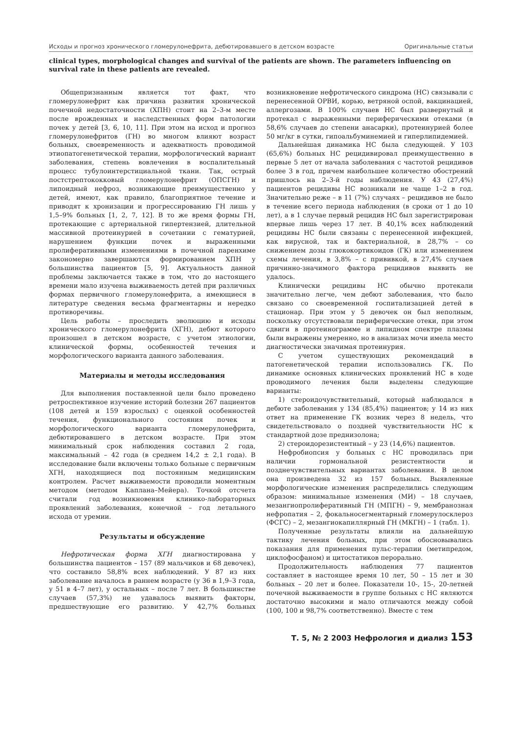Исходы и прогноз хронического гломерулонефрита, дебютировавшего в детском возрасте Оригинальные статьи
clinical types, morphological changes and survival of the patients are shown. The parameters influencing on survival rate in these patients are revealed.
Общепризнанным является тот факт, что гломерулонефрит как причина развития хронической почечной недостаточности (ХПН) стоит на 2–3-м месте после врожденных и наследственных форм патологии почек у детей [3, 6, 10, 11]. При этом на исход и прогноз гломерулонефритов (ГН) во многом влияют возраст больных, своевременность и адекватность проводимой этиопатогенетической терапии, морфологический вариант заболевания, степень вовлечения в воспалительный процесс тубулоинтерстициальной ткани. Так, острый постстрептококковый гломерулонефрит (ОПСГН) и липоидный нефроз, возникающие преимущественно у детей, имеют, как правило, благоприятное течение и приводят к хронизации и прогрессированию ГН лишь у 1,5–9% больных [1, 2, 7, 12]. В то же время формы ГН, протекающие с артериальной гипертензией, длительной массивной протеинурией в сочетании с гематурией, нарушением функции почек и выраженными пролиферативными изменениями в почечной паренхиме закономерно завершаются формированием ХПН у большинства пациентов [5, 9]. Актуальность данной проблемы заключается также в том, что до настоящего времени мало изучена выживаемость детей при различных формах первичного гломерулонефрита, а имеющиеся в литературе сведения весьма фрагментарны и нередко противоречивы.
Цель работы – проследить эволюцию и исходы хронического гломерулонефрита (ХГН), дебют которого произошел в детском возрасте, с учетом этиологии, клинической формы, особенностей течения и морфологического варианта данного заболевания.
Материалы и методы исследования
Для выполнения поставленной цели было проведено ретроспективное изучение историй болезни 267 пациентов (108 детей и 159 взрослых) с оценкой особенностей течения, функционального состояния почек и морфологического варианта гломерулонефрита, дебютировавшего в детском возрасте. При этом минимальный срок наблюдения составил 2 года, максимальный – 42 года (в среднем 14,2 ± 2,1 года). В исследование были включены только больные с первичным ХГН, находящиеся под постоянным медицинским контролем. Расчет выживаемости проводили моментным методом (методом Каплана–Мейера). Точкой отсчета считали год возникновения клинико-лабораторных проявлений заболевания, конечной – год летального исхода от уремии.
Результаты и обсуждение
Нефротическая форма ХГН диагностирована у большинства пациентов – 157 (89 мальчиков и 68 девочек), что составило 58,8% всех наблюдений. У 87 из них заболевание началось в раннем возрасте (у 36 в 1,9–3 года, у 51 в 4–7 лет), у остальных – после 7 лет. В большинстве случаев (57,3%) не удавалось выявить факторы, предшествующие его развитию. У 42,7% больных возникновение нефротического синдрома (НС) связывали с перенесенной ОРВИ, корью, ветряной оспой, вакцинацией, аллергозами. В 100% случаев НС был развернутый и протекал с выраженными периферическими отеками (в 58,6% случаев до степени анасарки), протеинурией более 50 мг/кг в сутки, гипоальбуминемией и гиперлипидемией.
Дальнейшая динамика НС была следующей. У 103 (65,6%) больных НС рецидивировал преимущественно в первые 5 лет от начала заболевания с частотой рецидивов более 3 в год, причем наибольшее количество обострений пришлось на 2–3-й годы наблюдения. У 43 (27,4%) пациентов рецидивы НС возникали не чаще 1–2 в год. Значительно реже – в 11 (7%) случаях – рецидивов не было в течение всего периода наблюдения (в сроки от 1 до 10 лет), а в 1 случае первый рецидив НС был зарегистрирован впервые лишь через 17 лет. В 40,1% всех наблюдений рецидивы НС были связаны с перенесенной инфекцией, как вирусной, так и бактериальной, в 28,7% – со снижением дозы глюкокортикоидов (ГК) или изменением схемы лечения, в 3,8% – с прививкой, в 27,4% случаев причинно-значимого фактора рецидивов выявить не удалось.
Клинически рецидивы НС обычно протекали значительно легче, чем дебют заболевания, что было связано со своевременной госпитализацией детей в стационар. При этом у 5 девочек он был неполным, поскольку отсутствовали периферические отеки, при этом сдвиги в протеинограмме и липидном спектре плазмы были выражены умеренно, но в анализах мочи имела место диагностически значимая протеинурия.
С учетом существующих рекомендаций в патогенетической терапии использовались ГК. По динамике основных клинических проявлений НС в ходе проводимого лечения были выделены следующие варианты:
1) стероидочувствительный, который наблюдался в дебюте заболевания у 134 (85,4%) пациентов; у 14 из них ответ на применение ГК возник через 8 недель, что свидетельствовало о поздней чувствительности НС к стандартной дозе преднизолона;
2) стероидорезистентный – у 23 (14,6%) пациентов.
Нефробиопсия у больных с НС проводилась при наличии гормональной резистентности и позднечувствительных вариантах заболевания. В целом она произведена 32 из 157 больных. Выявленные морфологические изменения распределились следующим образом: минимальные изменения (МИ) – 18 случаев, мезангиопролиферативный ГН (МПГН) – 9, мембранозная нефропатия – 2, фокальносегментарный гломерулосклероз (ФСГС) – 2, мезангиокапиллярный ГН (МКГН) – 1 (табл. 1).
Полученные результаты влияли на дальнейшую тактику лечения больных, при этом обосновывались показания для применения пульс-терапии (метипредом, циклофосфаном) и цитостатиков перорально.
Продолжительность наблюдения 77 пациентов составляет в настоящее время 10 лет, 50 – 15 лет и 30 больных – 20 лет и более. Показатели 10-, 15-, 20-летней почечной выживаемости в группе больных с НС являются достаточно высокими и мало отличаются между собой (100, 100 и 98,7% соответственно). Вместе с тем
Т. 5, № 2 2003 Нефрология и диализ 153